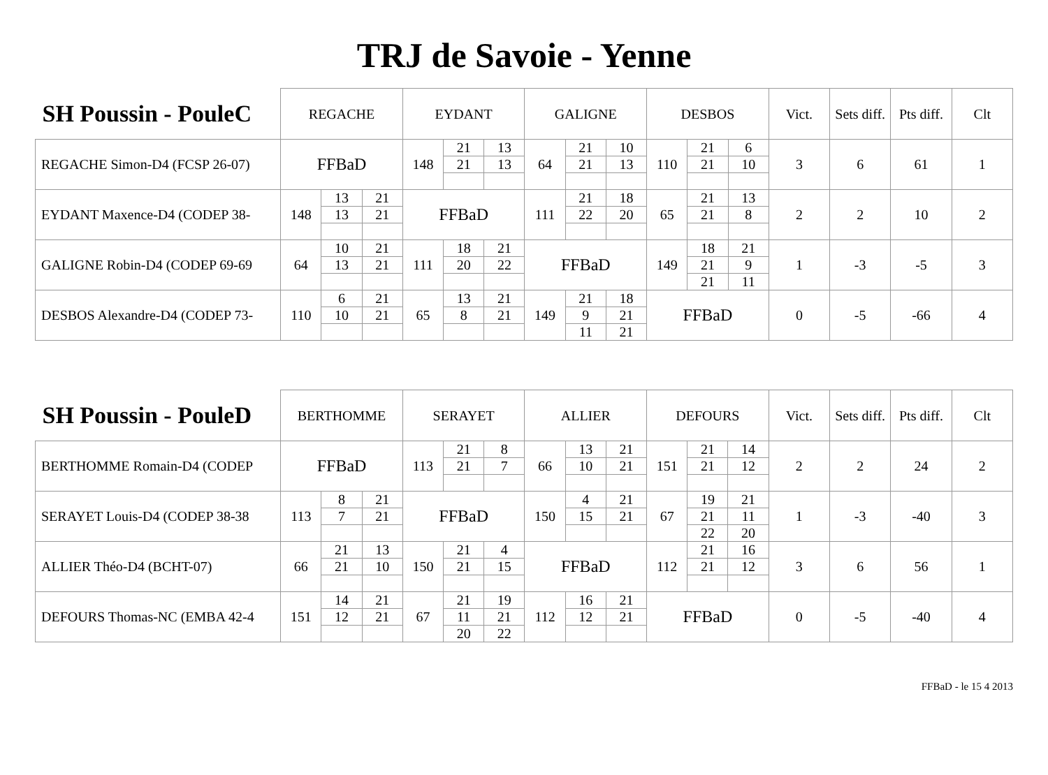TRJ de Savoie - Yenne
| SH Poussin - PouleC | REGACHE | | | EYDANT | | | GALIGNE | | | DESBOS | | | Vict. | Sets diff. | Pts diff. | Clt |
| --- | --- | --- | --- | --- | --- | --- | --- | --- | --- | --- | --- | --- | --- | --- | --- | --- |
| REGACHE Simon-D4 (FCSP 26-07) | FFBaD | | | 148 | 21 | 13 | 64 | 21 | 10 | 110 | 21 | 6 | 3 | 6 | 61 | 1 |
| | | | | | 21 | 13 | | 21 | 13 | | 21 | 10 | | | | |
| EYDANT Maxence-D4 (CODEP 38- | 148 | 13 | 21 | FFBaD | | | 111 | 21 | 18 | 65 | 21 | 13 | 2 | 2 | 10 | 2 |
| | | 13 | 21 | | | | | 22 | 20 | | 21 | 8 | | | | |
| GALIGNE Robin-D4 (CODEP 69-69 | 64 | 10 | 21 | 111 | 18 | 21 | FFBaD | | | 149 | 18 | 21 | 1 | -3 | -5 | 3 |
| | | 13 | 21 | | 20 | 22 | | | | | 21 | 9 | | | | |
| | | | | | | | | | | | 21 | 11 | | | | |
| DESBOS Alexandre-D4 (CODEP 73- | 110 | 6 | 21 | 65 | 13 | 21 | 149 | 21 | 18 | FFBaD | | | 0 | -5 | -66 | 4 |
| | | 10 | 21 | | 8 | 21 | | 9 | 21 | | | | | | | |
| | | | | | | | | 11 | 21 | | | | | | | |
| SH Poussin - PouleD | BERTHOMME | | | SERAYET | | | ALLIER | | | DEFOURS | | | Vict. | Sets diff. | Pts diff. | Clt |
| --- | --- | --- | --- | --- | --- | --- | --- | --- | --- | --- | --- | --- | --- | --- | --- | --- |
| BERTHOMME Romain-D4 (CODEP | FFBaD | | | 113 | 21 | 8 | 66 | 13 | 21 | 151 | 21 | 14 | 2 | 2 | 24 | 2 |
| | | | | | 21 | 7 | | 10 | 21 | | 21 | 12 | | | | |
| SERAYET Louis-D4 (CODEP 38-38 | 113 | 8 | 21 | FFBaD | | | 150 | 4 | 21 | 67 | 19 | 21 | 1 | -3 | -40 | 3 |
| | | 7 | 21 | | | | | 15 | 21 | | 21 | 11 | | | | |
| | | | | | | | | | | | 22 | 20 | | | | |
| ALLIER Théo-D4 (BCHT-07) | 66 | 21 | 13 | 150 | 21 | 4 | FFBaD | | | 112 | 21 | 16 | 3 | 6 | 56 | 1 |
| | | 21 | 10 | | 21 | 15 | | | | | 21 | 12 | | | | |
| DEFOURS Thomas-NC (EMBA 42-4 | 151 | 14 | 21 | 67 | 21 | 19 | 112 | 16 | 21 | FFBaD | | | 0 | -5 | -40 | 4 |
| | | 12 | 21 | | 11 | 21 | | 12 | 21 | | | | | | | |
| | | | | | 20 | 22 | | | | | | | | | | |
FFBaD - le 15 4 2013